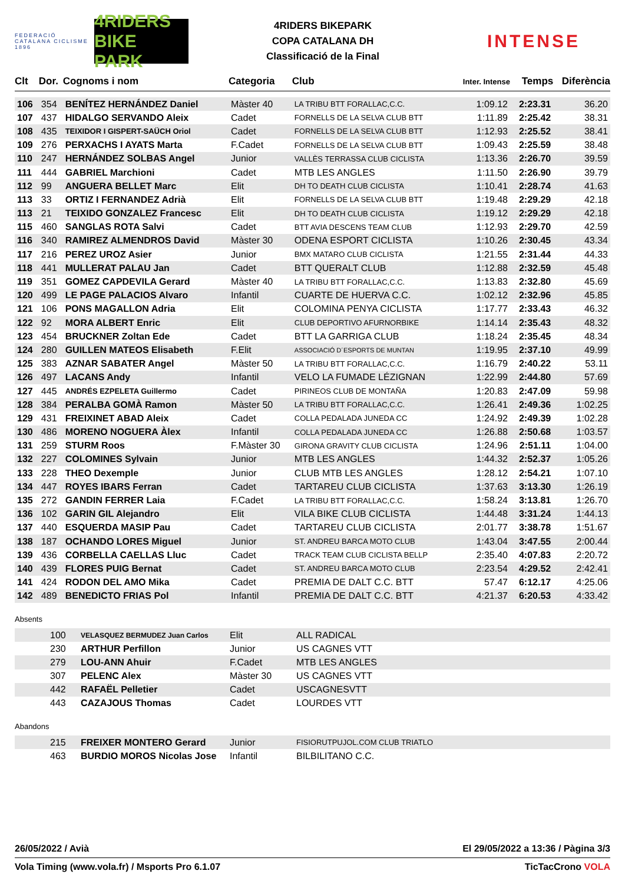FEDERACIÓ CATALANA CICLISME 1896
4RIDERS BIKE PARK
4RIDERS BIKEPARK
COPA CATALANA DH
Classificació de la Final
INTENSE
| Clt | Dor. | Cognoms i nom | Categoria | Club | Inter. Intense | Temps | Diferència |
| --- | --- | --- | --- | --- | --- | --- | --- |
| 106 | 354 | BENÍTEZ HERNÁNDEZ Daniel | Màster 40 | LA TRIBU BTT FORALLAC,C.C. | 1:09.12 | 2:23.31 | 36.20 |
| 107 | 437 | HIDALGO SERVANDO Aleix | Cadet | FORNELLS DE LA SELVA CLUB BTT | 1:11.89 | 2:25.42 | 38.31 |
| 108 | 435 | TEIXIDOR I GISPERT-SAÜCH Oriol | Cadet | FORNELLS DE LA SELVA CLUB BTT | 1:12.93 | 2:25.52 | 38.41 |
| 109 | 276 | PERXACHS I AYATS Marta | F.Cadet | FORNELLS DE LA SELVA CLUB BTT | 1:09.43 | 2:25.59 | 38.48 |
| 110 | 247 | HERNÁNDEZ SOLBAS Angel | Junior | VALLÈS TERRASSA CLUB CICLISTA | 1:13.36 | 2:26.70 | 39.59 |
| 111 | 444 | GABRIEL Marchioni | Cadet | MTB LES ANGLES | 1:11.50 | 2:26.90 | 39.79 |
| 112 | 99 | ANGUERA BELLET Marc | Elit | DH TO DEATH CLUB CICLISTA | 1:10.41 | 2:28.74 | 41.63 |
| 113 | 33 | ORTIZ I FERNANDEZ Adrià | Elit | FORNELLS DE LA SELVA CLUB BTT | 1:19.48 | 2:29.29 | 42.18 |
| 113 | 21 | TEIXIDO GONZALEZ Francesc | Elit | DH TO DEATH CLUB CICLISTA | 1:19.12 | 2:29.29 | 42.18 |
| 115 | 460 | SANGLAS ROTA Salvi | Cadet | BTT AVIA DESCENS TEAM CLUB | 1:12.93 | 2:29.70 | 42.59 |
| 116 | 340 | RAMIREZ ALMENDROS David | Màster 30 | ODENA ESPORT CICLISTA | 1:10.26 | 2:30.45 | 43.34 |
| 117 | 216 | PEREZ UROZ Asier | Junior | BMX MATARO CLUB CICLISTA | 1:21.55 | 2:31.44 | 44.33 |
| 118 | 441 | MULLERAT PALAU Jan | Cadet | BTT QUERALT CLUB | 1:12.88 | 2:32.59 | 45.48 |
| 119 | 351 | GOMEZ CAPDEVILA Gerard | Màster 40 | LA TRIBU BTT FORALLAC,C.C. | 1:13.83 | 2:32.80 | 45.69 |
| 120 | 499 | LE PAGE PALACIOS Alvaro | Infantil | CUARTE DE HUERVA C.C. | 1:02.12 | 2:32.96 | 45.85 |
| 121 | 106 | PONS MAGALLON Adria | Elit | COLOMINA PENYA CICLISTA | 1:17.77 | 2:33.43 | 46.32 |
| 122 | 92 | MORA ALBERT Enric | Elit | CLUB DEPORTIVO AFURNORBIKE | 1:14.14 | 2:35.43 | 48.32 |
| 123 | 454 | BRUCKNER Zoltan Ede | Cadet | BTT LA GARRIGA CLUB | 1:18.24 | 2:35.45 | 48.34 |
| 124 | 280 | GUILLEN MATEOS Elisabeth | F.Elit | ASSOCIACIÓ D´ESPORTS DE MUNTAN | 1:19.95 | 2:37.10 | 49.99 |
| 125 | 383 | AZNAR SABATER Angel | Màster 50 | LA TRIBU BTT FORALLAC,C.C. | 1:16.79 | 2:40.22 | 53.11 |
| 126 | 497 | LACANS Andy | Infantil | VELO LA FUMADE LÉZIGNAN | 1:22.99 | 2:44.80 | 57.69 |
| 127 | 445 | ANDRÉS EZPELETA Guillermo | Cadet | PIRINEOS CLUB DE MONTAÑA | 1:20.83 | 2:47.09 | 59.98 |
| 128 | 384 | PERALBA GOMÀ Ramon | Màster 50 | LA TRIBU BTT FORALLAC,C.C. | 1:26.41 | 2:49.36 | 1:02.25 |
| 129 | 431 | FREIXINET ABAD Aleix | Cadet | COLLA PEDALADA JUNEDA CC | 1:24.92 | 2:49.39 | 1:02.28 |
| 130 | 486 | MORENO NOGUERA Àlex | Infantil | COLLA PEDALADA JUNEDA CC | 1:26.88 | 2:50.68 | 1:03.57 |
| 131 | 259 | STURM Roos | F.Màster 30 | GIRONA GRAVITY CLUB CICLISTA | 1:24.96 | 2:51.11 | 1:04.00 |
| 132 | 227 | COLOMINES Sylvain | Junior | MTB LES ANGLES | 1:44.32 | 2:52.37 | 1:05.26 |
| 133 | 228 | THEO Dexemple | Junior | CLUB MTB LES ANGLES | 1:28.12 | 2:54.21 | 1:07.10 |
| 134 | 447 | ROYES IBARS Ferran | Cadet | TARTAREU CLUB CICLISTA | 1:37.63 | 3:13.30 | 1:26.19 |
| 135 | 272 | GANDIN FERRER Laia | F.Cadet | LA TRIBU BTT FORALLAC,C.C. | 1:58.24 | 3:13.81 | 1:26.70 |
| 136 | 102 | GARIN GIL Alejandro | Elit | VILA BIKE CLUB CICLISTA | 1:44.48 | 3:31.24 | 1:44.13 |
| 137 | 440 | ESQUERDA MASIP Pau | Cadet | TARTAREU CLUB CICLISTA | 2:01.77 | 3:38.78 | 1:51.67 |
| 138 | 187 | OCHANDO LORES Miguel | Junior | ST. ANDREU BARCA MOTO CLUB | 1:43.04 | 3:47.55 | 2:00.44 |
| 139 | 436 | CORBELLA CAELLAS Lluc | Cadet | TRACK TEAM CLUB CICLISTA BELLP | 2:35.40 | 4:07.83 | 2:20.72 |
| 140 | 439 | FLORES PUIG Bernat | Cadet | ST. ANDREU BARCA MOTO CLUB | 2:23.54 | 4:29.52 | 2:42.41 |
| 141 | 424 | RODON DEL AMO Mika | Cadet | PREMIA DE DALT C.C. BTT | 57.47 | 6:12.17 | 4:25.06 |
| 142 | 489 | BENEDICTO FRIAS Pol | Infantil | PREMIA DE DALT C.C. BTT | 4:21.37 | 6:20.53 | 4:33.42 |
Absents
| | 100 | VELASQUEZ BERMUDEZ Juan Carlos | Elit | ALL RADICAL |
| | 230 | ARTHUR Perfillon | Junior | US CAGNES VTT |
| | 279 | LOU-ANN Ahuir | F.Cadet | MTB LES ANGLES |
| | 307 | PELENC Alex | Màster 30 | US CAGNES VTT |
| | 442 | RAFAËL Pelletier | Cadet | USCAGNESVTT |
| | 443 | CAZAJOUS Thomas | Cadet | LOURDES VTT |
Abandons
| | 215 | FREIXER MONTERO Gerard | Junior | FISIORUTPUJOL.COM CLUB TRIATLO |
| | 463 | BURDIO MOROS Nicolas Jose | Infantil | BILBILITANO C.C. |
26/05/2022 / Avià El 29/05/2022 a 13:36 / Pàgina 3/3
Vola Timing (www.vola.fr) / Msports Pro 6.1.07 TicTacCrono VOLA